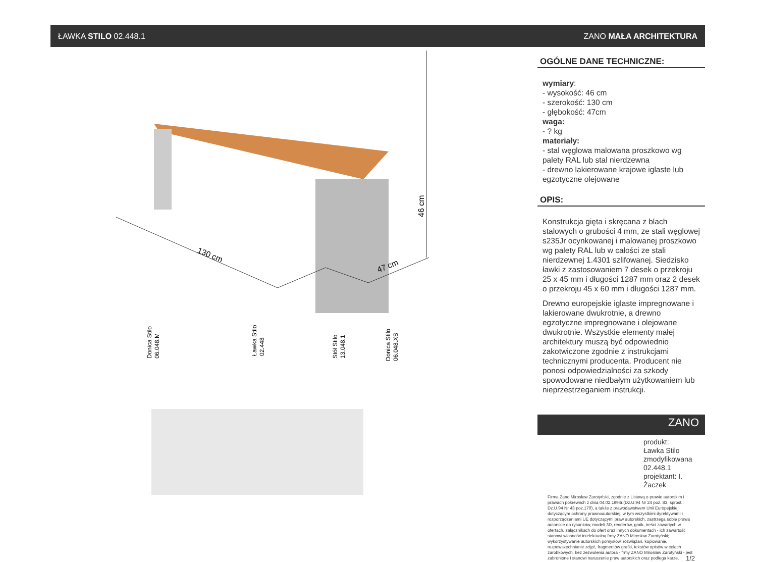ŁAWKA STILO 02.448.1 ZANO MAŁA ARCHITEKTURA
130 cm
47 cm
46 cm
Donica Stilo
06.048.M
Ławka Stilo
02.448
Stół Stilo
13.048.1
Donica Stilo
06.048.XS
OGÓLNE DANE TECHNICZNE:
wymiary:
- wysokość: 46 cm
- szerokość: 130 cm
- głębokość: 47cm
waga:
- ? kg
materiały:
- stal węglowa malowana proszkowo wg palety RAL lub stal nierdzewna
- drewno lakierowane krajowe iglaste lub egzotyczne olejowane
OPIS:
Konstrukcja gięta i skręcana z blach stalowych o grubości 4 mm, ze stali węglowej s235Jr ocynkowanej i malowanej proszkowo wg palety RAL lub w całości ze stali nierdzewnej 1.4301 szlifowanej. Siedzisko ławki z zastosowaniem 7 desek o przekroju 25 x 45 mm i długości 1287 mm oraz 2 desek o przekroju 45 x 60 mm i długości 1287 mm.
Drewno europejskie iglaste impregnowane i lakierowane dwukrotnie, a drewno egzotyczne impregnowane i olejowane dwukrotnie. Wszystkie elementy małej architektury muszą być odpowiednio zakotwiczone zgodnie z instrukcjami technicznymi producenta. Producent nie ponosi odpowiedzialności za szkody spowodowane niedbałym użytkowaniem lub nieprzestrzeganiem instrukcji.
ZANO
produkt:
Ławka Stilo zmodyfikowana
02.448.1
projektant: I. Żaczek
Firma Zano Mirosław Zarotyński, zgodnie z Ustawą o prawie autorskim i prawach pokrewnch z dnia 04.02.1994r.(Dz.U.94 Nr 24 poz. 83, sprost.: Dz.U.94 Nr 43 poz.170), a także z prawodawstwem Unii Europejskiej dotyczącym ochrony prawnoautorskiej, w tym wszystkimi dyrektywami i rozporządzeniami UE dotyczącymi praw autorskich, zastrzega sobie prawa autorskie do rysunków, modeli 3D, renderów, graik, treści zawartych w ofertach, załącznikach do ofert oraz innych dokumentach - ich zawartość stanowi własność intelektualną frmy ZANO Mirosław Zarotyński; wykorzystywanie autorskich pomysłów, rozwiązań, kopiowanie, rozpowszechnianie zdjęć, fragmentów grafki, tekstów opisów w celach zarobkowych, bez zezwolenia autora - frmy ZANO Mirosław Zarotyński - jest zabronione i stanowi naruszenie praw autorskich oraz podlega karze. 1/2